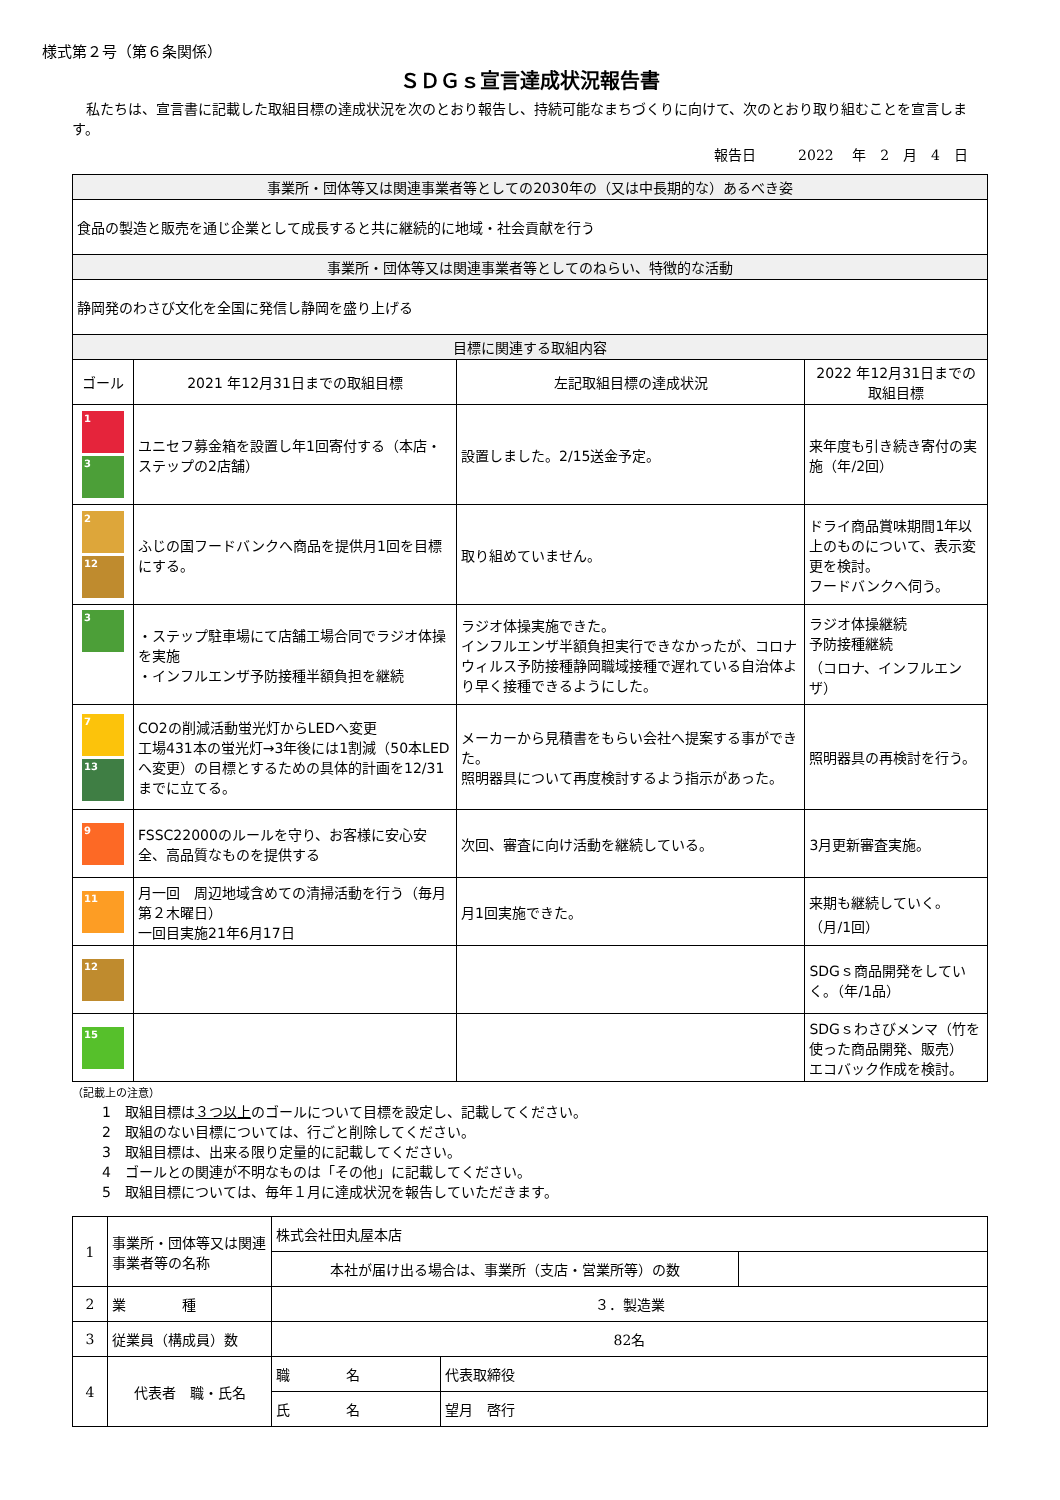様式第２号（第６条関係）
ＳＤＧｓ宣言達成状況報告書
　私たちは、宣言書に記載した取組目標の達成状況を次のとおり報告し、持続可能なまちづくりに向けて、次のとおり取り組むことを宣言します。
報告日　　　2022　 年　2　月　4　日
| 事業所・団体等又は関連事業者等としての2030年の（又は中長期的な）あるべき姿 | | | |
| 食品の製造と販売を通じ企業として成長すると共に継続的に地域・社会貢献を行う | | | |
| 事業所・団体等又は関連事業者等としてのねらい、特徴的な活動 | | | |
| 静岡発のわさび文化を全国に発信し静岡を盛り上げる | | | |
| 目標に関連する取組内容 | | | |
| ゴール | 2021 年12月31日までの取組目標 | 左記取組目標の達成状況 | 2022 年12月31日までの取組目標 |
| 1 3 | ユニセフ募金箱を設置し年1回寄付する（本店・ステップの2店舗） | 設置しました。2/15送金予定。 | 来年度も引き続き寄付の実施（年/2回） |
| 2 12 | ふじの国フードバンクへ商品を提供月1回を目標にする。 | 取り組めていません。 | ドライ商品賞味期間1年以上のものについて、表示変更を検討。 フードバンクへ伺う。 |
| 3 | ・ステップ駐車場にて店舗工場合同でラジオ体操を実施 ・インフルエンザ予防接種半額負担を継続 | ラジオ体操実施できた。 インフルエンザ半額負担実行できなかったが、コロナウィルス予防接種静岡職域接種で遅れている自治体より早く接種できるようにした。 | ラジオ体操継続 予防接種継続 （コロナ、インフルエンザ） |
| 7 13 | CO2の削減活動蛍光灯からLEDへ変更 工場431本の蛍光灯→3年後には1割減（50本LEDへ変更）の目標とするための具体的計画を12/31までに立てる。 | メーカーから見積書をもらい会社へ提案する事ができた。 照明器具について再度検討するよう指示があった。 | 照明器具の再検討を行う。 |
| 9 | FSSC22000のルールを守り、お客様に安心安全、高品質なものを提供する | 次回、審査に向け活動を継続している。 | 3月更新審査実施。 |
| 11 | 月一回 周辺地域含めての清掃活動を行う（毎月第２木曜日） 一回目実施21年6月17日 | 月1回実施できた。 | 来期も継続していく。（月/1回） |
| 12 | | | SDGｓ商品開発をしていく。（年/1品） |
| 15 | | | SDGｓわさびメンマ（竹を使った商品開発、販売） エコバック作成を検討。 |
（記載上の注意）
1　取組目標は３つ以上のゴールについて目標を設定し、記載してください。
2　取組のない目標については、行ごと削除してください。
3　取組目標は、出来る限り定量的に記載してください。
4　ゴールとの関連が不明なものは「その他」に記載してください。
5　取組目標については、毎年１月に達成状況を報告していただきます。
| 1 | 事業所・団体等又は関連事業者等の名称 | 株式会社田丸屋本店 | | |
| | | 本社が届け出る場合は、事業所（支店・営業所等）の数 | | |
| 2 | 業 種 | ３．製造業 | | |
| 3 | 従業員（構成員）数 | 82名 | | |
| 4 | 代表者 職・氏名 | 職 名 | 代表取締役 | |
| | | 氏 名 | 望月 啓行 | |